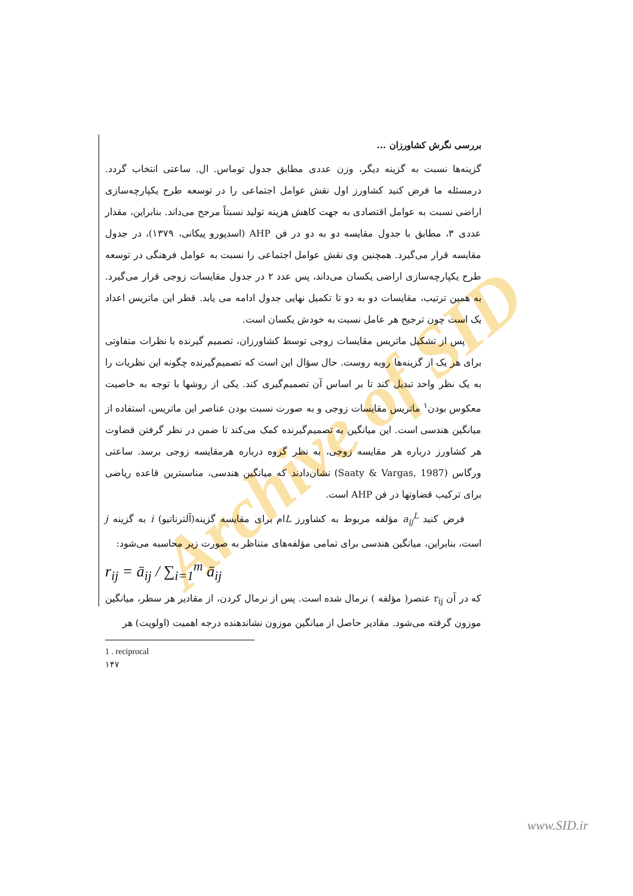Archive of SID
بررسی نگرش کشاورزان ...
گزینه‌ها نسبت به گزینه دیگر، وزن عددی مطابق جدول توماس. ال. ساعتی انتخاب گردد. درمسئله ما فرض کنید کشاورز اول نقش عوامل اجتماعی را در توسعه طرح یکپارچه‌سازی اراضی نسبت به عوامل اقتصادی به جهت کاهش هزینه تولید نسبتاً مرجح می‌داند. بنابراین، مقدار عددی ۳، مطابق با جدول مقایسه دو به دو در فن AHP (اسدپورو پیکانی، ۱۳۷۹)، در جدول مقایسه قرار می‌گیرد. همچنین وی نقش عوامل اجتماعی را نسبت به عوامل فرهنگی در توسعه طرح یکپارچه‌سازی اراضی یکسان می‌داند، پس عدد ۲ در جدول مقایسات زوجی قرار می‌گیرد. به همین ترتیب، مقایسات دو به دو تا تکمیل نهایی جدول ادامه می یابد. قطر این ماتریس اعداد یک است چون ترجیح هر عامل نسبت به خودش یکسان است.
پس از تشکیل ماتریس مقایسات زوجی توسط کشاورزان، تصمیم گیرنده با نظرات متفاوتی برای هر یک از گزینه‌ها روبه روست. حال سؤال این است که تصمیم‌گیرنده چگونه این نظریات را به یک نظر واحد تبدیل کند تا بر اساس آن تصمیم‌گیری کند. یکی از روشها با توجه به خاصیت معکوس بودن<sup>۱</sup> ماتریس مقایسات زوجی و به صورت نسبت بودن عناصر این ماتریس، استفاده از میانگین هندسی است. این میانگین به تصمیم‌گیرنده کمک می‌کند تا ضمن در نظر گرفتن قضاوت هر کشاورز درباره هر مقایسه زوجی، به نظر گروه درباره هرمقایسه زوجی برسد. ساعتی ورگاس (Saaty & Vargas, 1987) نشان‌دادند که میانگین هندسی، مناسبترین قاعده ریاضی برای ترکیب قضاوتها در فن AHP است.
فرض کنید a<sub>ij</sub><sup>L</sup> مؤلفه مربوط به کشاورز Lام برای مقایسه گزینه(آلترناتیو) i به گزینه j است، بنابراین، میانگین هندسی برای تمامی مؤلفه‌های متناظر به صورت زیر محاسبه می‌شود:
r<sub>ij</sub> = ā<sub>ij</sub> / ∑<sub>i=1</sub><sup>m</sup> ā<sub>ij</sub>
که در آن r<sub>ij</sub> عنصر( مؤلفه ) نرمال شده است. پس از نرمال کردن، از مقادیر هر سطر، میانگین موزون گرفته می‌شود. مقادیر حاصل از میانگین موزون نشاندهنده درجه اهمیت (اولویت) هر
1 . reciprocal
۱۴۷
www.SID.ir